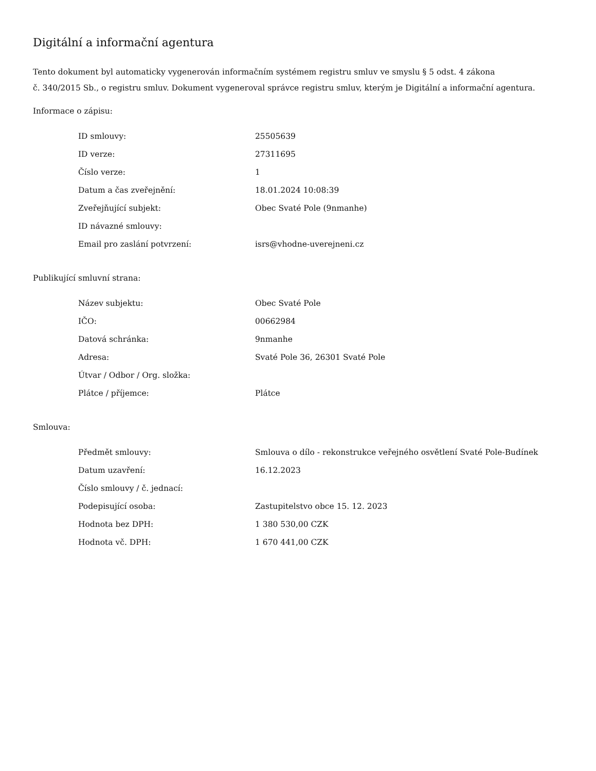Digitální a informační agentura
Tento dokument byl automaticky vygenerován informačním systémem registru smluv ve smyslu § 5 odst. 4 zákona
č. 340/2015 Sb., o registru smluv. Dokument vygeneroval správce registru smluv, kterým je Digitální a informační agentura.
Informace o zápisu:
| ID smlouvy: | 25505639 |
| ID verze: | 27311695 |
| Číslo verze: | 1 |
| Datum a čas zveřejnění: | 18.01.2024 10:08:39 |
| Zveřejňující subjekt: | Obec Svaté Pole (9nmanhe) |
| ID návazné smlouvy: | |
| Email pro zaslání potvrzení: | isrs@vhodne-uverejneni.cz |
Publikující smluvní strana:
| Název subjektu: | Obec Svaté Pole |
| IČO: | 00662984 |
| Datová schránka: | 9nmanhe |
| Adresa: | Svaté Pole 36, 26301 Svaté Pole |
| Útvar / Odbor / Org. složka: | |
| Plátce / příjemce: | Plátce |
Smlouva:
| Předmět smlouvy: | Smlouva o dílo - rekonstrukce veřejného osvětlení Svaté Pole-Budínek |
| Datum uzavření: | 16.12.2023 |
| Číslo smlouvy / č. jednací: | |
| Podepisující osoba: | Zastupitelstvo obce 15. 12. 2023 |
| Hodnota bez DPH: | 1 380 530,00 CZK |
| Hodnota vč. DPH: | 1 670 441,00 CZK |